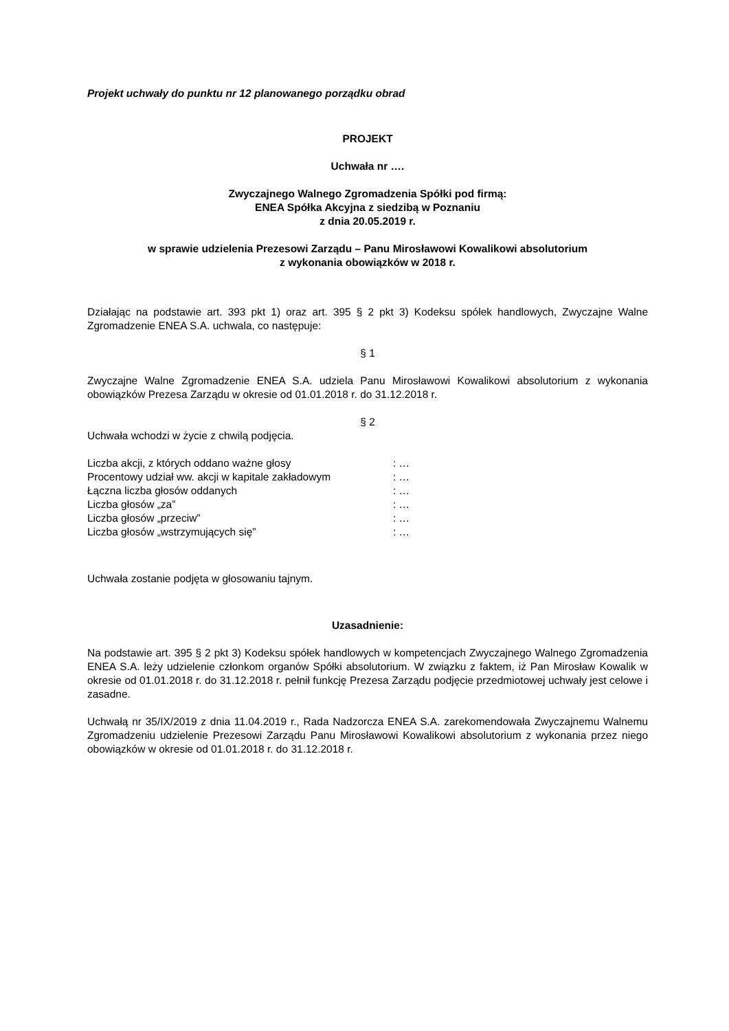Projekt uchwały do punktu nr 12 planowanego porządku obrad
PROJEKT
Uchwała nr ….
Zwyczajnego Walnego Zgromadzenia Spółki pod firmą:
ENEA Spółka Akcyjna z siedzibą w Poznaniu
z dnia 20.05.2019 r.
w sprawie udzielenia Prezesowi Zarządu – Panu Mirosławowi Kowalikowi absolutorium
z wykonania obowiązków w 2018 r.
Działając na podstawie art. 393 pkt 1) oraz art. 395 § 2 pkt 3) Kodeksu spółek handlowych, Zwyczajne Walne Zgromadzenie ENEA S.A. uchwala, co następuje:
§ 1
Zwyczajne Walne Zgromadzenie ENEA S.A. udziela Panu Mirosławowi Kowalikowi absolutorium z wykonania obowiązków Prezesa Zarządu w okresie od 01.01.2018 r. do 31.12.2018 r.
§ 2
Uchwała wchodzi w życie z chwilą podjęcia.
| Liczba akcji, z których oddano ważne głosy | : … |
| Procentowy udział ww. akcji w kapitale zakładowym | : … |
| Łączna liczba głosów oddanych | : … |
| Liczba głosów „za” | : … |
| Liczba głosów „przeciw” | : … |
| Liczba głosów „wstrzymujących się” | : … |
Uchwała zostanie podjęta w głosowaniu tajnym.
Uzasadnienie:
Na podstawie art. 395 § 2 pkt 3) Kodeksu spółek handlowych w kompetencjach Zwyczajnego Walnego Zgromadzenia ENEA S.A. leży udzielenie członkom organów Spółki absolutorium. W związku z faktem, iż Pan Mirosław Kowalik w okresie od 01.01.2018 r. do 31.12.2018 r. pełnił funkcję Prezesa Zarządu podjęcie przedmiotowej uchwały jest celowe i zasadne.
Uchwałą nr 35/IX/2019 z dnia 11.04.2019 r., Rada Nadzorcza ENEA S.A. zarekomendowała Zwyczajnemu Walnemu Zgromadzeniu udzielenie Prezesowi Zarządu Panu Mirosławowi Kowalikowi absolutorium z wykonania przez niego obowiązków w okresie od 01.01.2018 r. do 31.12.2018 r.